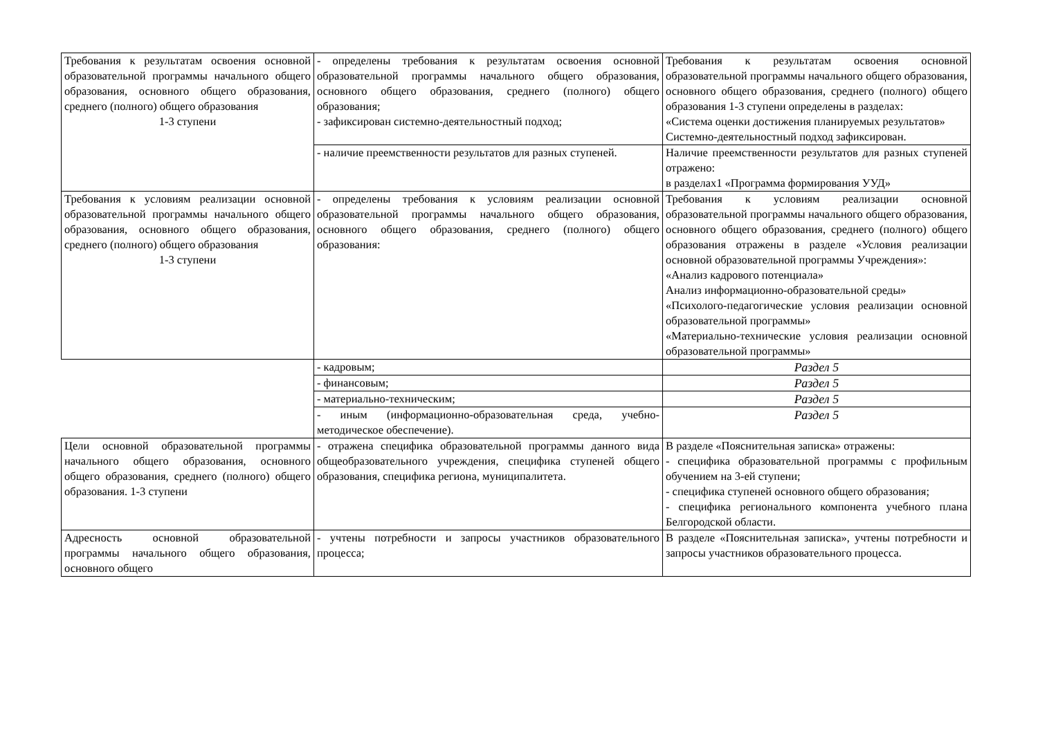| Требования к результатам освоения основной образовательной программы начального общего образования, основного общего образования, среднего (полного) общего образования 1-3 ступени | - определены требования к результатам освоения основной образовательной программы начального общего образования, основного общего образования, среднего (полного) общего образования; - зафиксирован системно-деятельностный подход; | Требования к результатам освоения основной образовательной программы начального общего образования, основного общего образования, среднего (полного) общего образования 1-3 ступени определены в разделах: «Система оценки достижения планируемых результатов» Системно-деятельностный подход зафиксирован. |
| | - наличие преемственности результатов для разных ступеней. | Наличие преемственности результатов для разных ступеней отражено: в разделах1 «Программа формирования УУД» |
| Требования к условиям реализации основной образовательной программы начального общего образования, основного общего образования, среднего (полного) общего образования 1-3 ступени | - определены требования к условиям реализации основной образовательной программы начального общего образования, основного общего образования, среднего (полного) общего образования: | Требования к условиям реализации основной образовательной программы начального общего образования, основного общего образования, среднего (полного) общего образования отражены в разделе «Условия реализации основной образовательной программы Учреждения»: «Анализ кадрового потенциала» Анализ информационно-образовательной среды» «Психолого-педагогические условия реализации основной образовательной программы» «Материально-технические условия реализации основной образовательной программы» |
| | - кадровым; | Раздел 5 |
| | - финансовым; | Раздел 5 |
| | - материально-техническим; | Раздел 5 |
| | - иным (информационно-образовательная среда, учебно-методическое обеспечение). | Раздел 5 |
| Цели основной образовательной программы начального общего образования, основного общего образования, среднего (полного) общего образования. 1-3 ступени | - отражена специфика образовательной программы данного вида общеобразовательного учреждения, специфика ступеней общего образования, специфика региона, муниципалитета. | В разделе «Пояснительная записка» отражены: - специфика образовательной программы с профильным обучением на 3-ей ступени; - специфика ступеней основного общего образования; - специфика регионального компонента учебного плана Белгородской области. |
| Адресность основной образовательной программы начального общего образования, основного общего | - учтены потребности и запросы участников образовательного процесса; | В разделе «Пояснительная записка», учтены потребности и запросы участников образовательного процесса. |